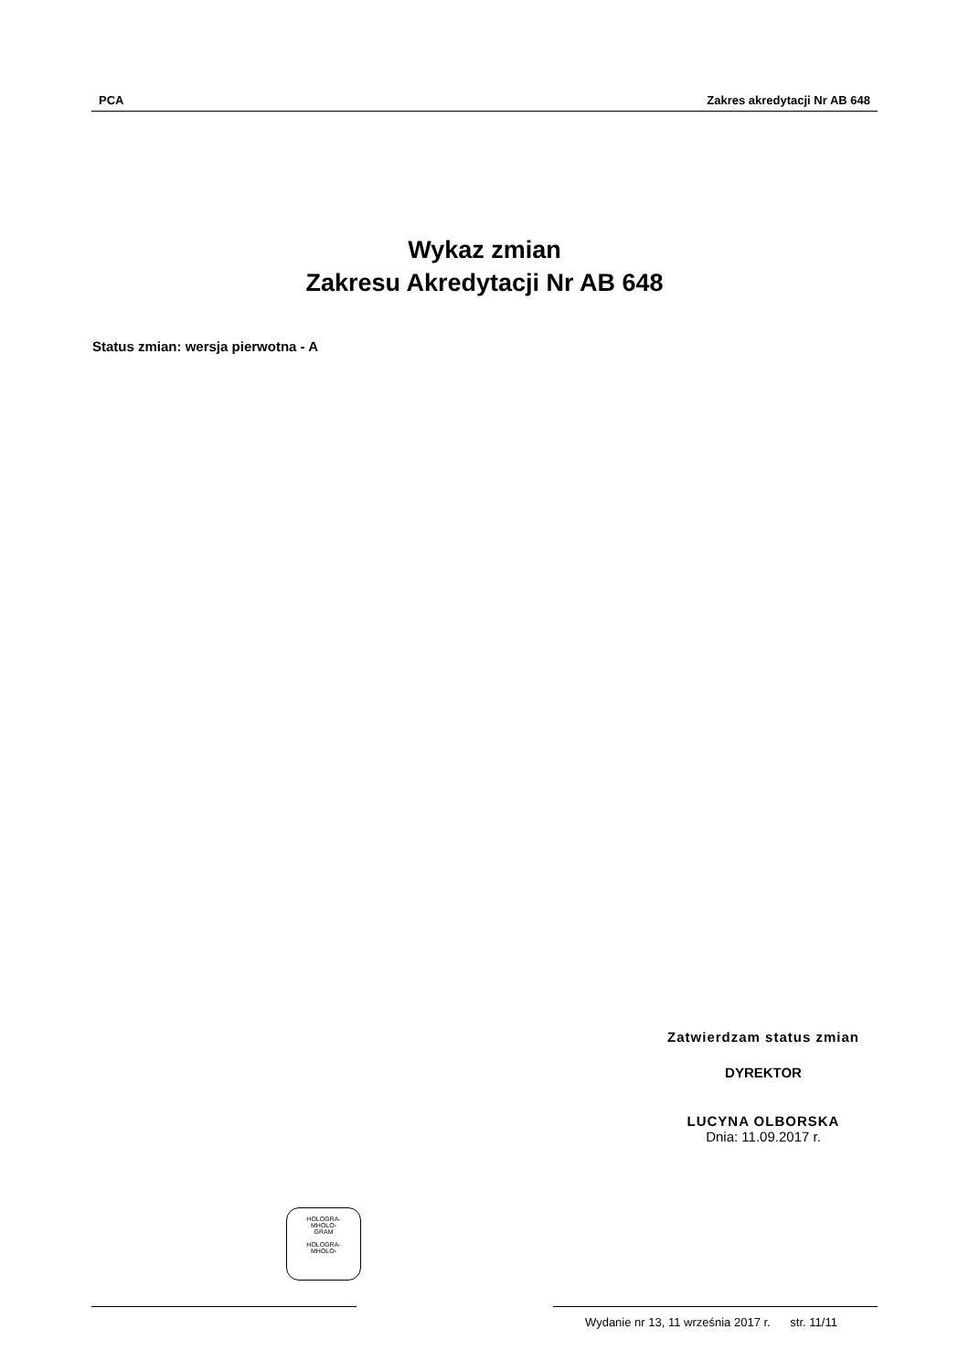PCA Zakres akredytacji Nr AB 648
Wykaz zmian
Zakresu Akredytacji Nr AB 648
Status zmian: wersja pierwotna - A
Zatwierdzam status zmian
DYREKTOR
LUCYNA OLBORSKA
Dnia: 11.09.2017 r.
HOLOGRA-
MHOLO-
GRAM
HOLOGRA-
MHOLO-
Wydanie nr 13, 11 września 2017 r. str. 11/11